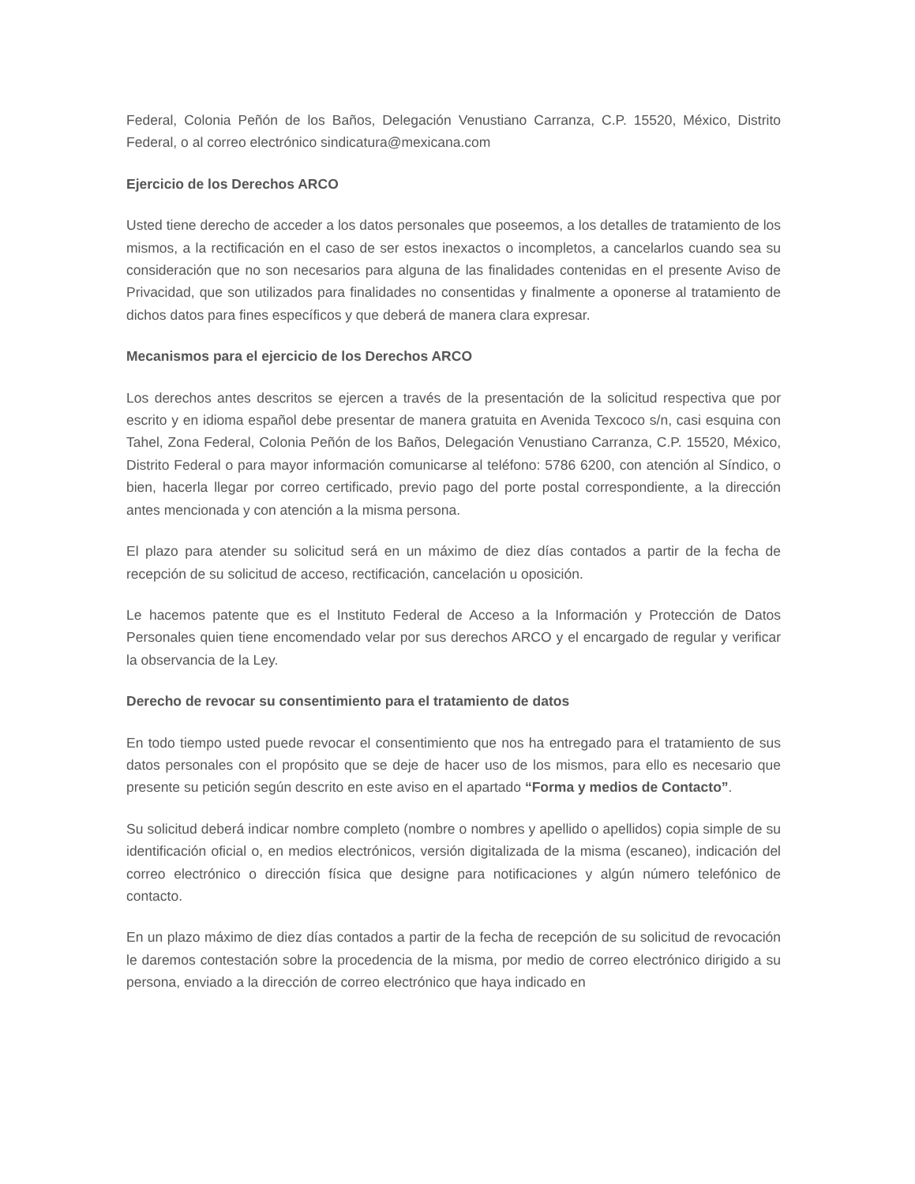Federal, Colonia Peñón de los Baños, Delegación Venustiano Carranza, C.P. 15520, México, Distrito Federal, o al correo electrónico sindicatura@mexicana.com
Ejercicio de los Derechos ARCO
Usted tiene derecho de acceder a los datos personales que poseemos, a los detalles de tratamiento de los mismos, a la rectificación en el caso de ser estos inexactos o incompletos, a cancelarlos cuando sea su consideración que no son necesarios para alguna de las finalidades contenidas en el presente Aviso de Privacidad, que son utilizados para finalidades no consentidas y finalmente a oponerse al tratamiento de dichos datos para fines específicos y que deberá de manera clara expresar.
Mecanismos para el ejercicio de los Derechos ARCO
Los derechos antes descritos se ejercen a través de la presentación de la solicitud respectiva que por escrito y en idioma español debe presentar de manera gratuita en Avenida Texcoco s/n, casi esquina con Tahel, Zona Federal, Colonia Peñón de los Baños, Delegación Venustiano Carranza, C.P. 15520, México, Distrito Federal o para mayor información comunicarse al teléfono: 5786 6200, con atención al Síndico, o bien, hacerla llegar por correo certificado, previo pago del porte postal correspondiente, a la dirección antes mencionada y con atención a la misma persona.
El plazo para atender su solicitud será en un máximo de diez días contados a partir de la fecha de recepción de su solicitud de acceso, rectificación, cancelación u oposición.
Le hacemos patente que es el Instituto Federal de Acceso a la Información y Protección de Datos Personales quien tiene encomendado velar por sus derechos ARCO y el encargado de regular y verificar la observancia de la Ley.
Derecho de revocar su consentimiento para el tratamiento de datos
En todo tiempo usted puede revocar el consentimiento que nos ha entregado para el tratamiento de sus datos personales con el propósito que se deje de hacer uso de los mismos, para ello es necesario que presente su petición según descrito en este aviso en el apartado “Forma y medios de Contacto”.
Su solicitud deberá indicar nombre completo (nombre o nombres y apellido o apellidos) copia simple de su identificación oficial o, en medios electrónicos, versión digitalizada de la misma (escaneo), indicación del correo electrónico o dirección física que designe para notificaciones y algún número telefónico de contacto.
En un plazo máximo de diez días contados a partir de la fecha de recepción de su solicitud de revocación le daremos contestación sobre la procedencia de la misma, por medio de correo electrónico dirigido a su persona, enviado a la dirección de correo electrónico que haya indicado en